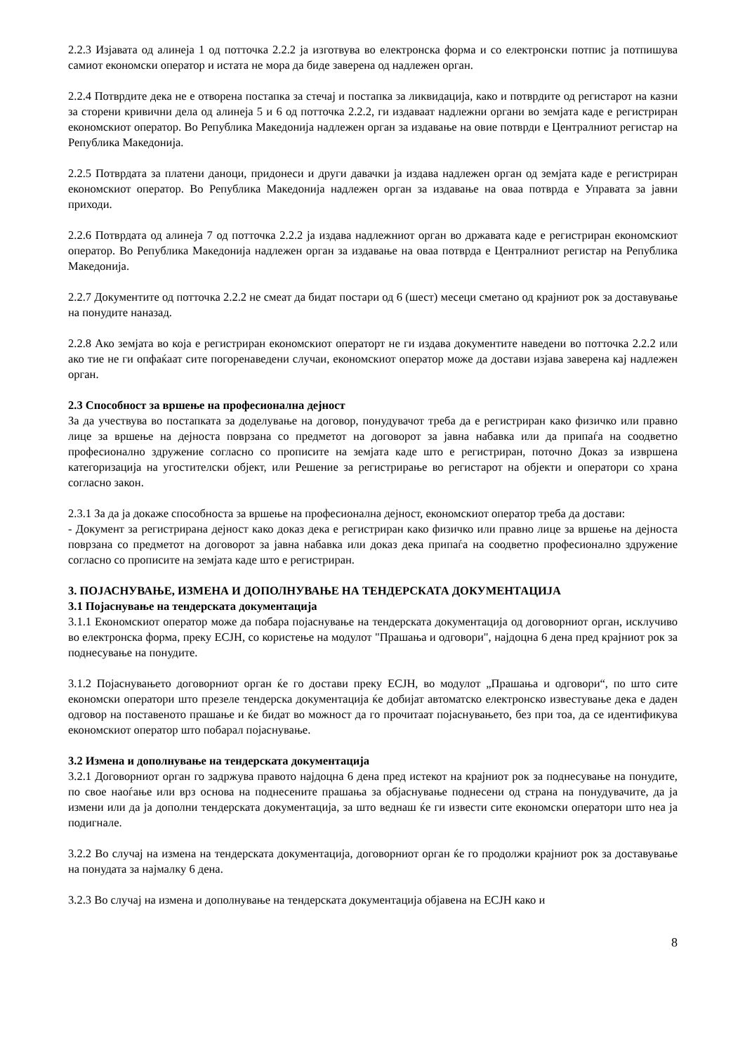2.2.3 Изјавата од алинеја 1 од потточка 2.2.2 ја изготвува во електронска форма и со електронски потпис ја потпишува самиот економски оператор и истата не мора да биде заверена од надлежен орган.
2.2.4 Потврдите дека не е отворена постапка за стечај и постапка за ликвидација, како и потврдите од регистарот на казни за сторени кривични дела од алинеја 5 и 6 од потточка 2.2.2, ги издаваат надлежни органи во земјата каде е регистриран економскиот оператор. Во Република Македонија надлежен орган за издавање на овие потврди е Централниот регистар на Република Македонија.
2.2.5 Потврдата за платени даноци, придонеси и други давачки ја издава надлежен орган од земјата каде е регистриран економскиот оператор. Во Република Македонија надлежен орган за издавање на оваа потврда е Управата за јавни приходи.
2.2.6 Потврдата од алинеја 7 од потточка 2.2.2 ја издава надлежниот орган во државата каде е регистриран економскиот оператор. Во Република Македонија надлежен орган за издавање на оваа потврда е Централниот регистар на Република Македонија.
2.2.7 Документите од потточка 2.2.2 не смеат да бидат постари од 6 (шест) месеци сметано од крајниот рок за доставување на понудите наназад.
2.2.8 Ако земјата во која е регистриран економскиот операторт не ги издава документите наведени во потточка 2.2.2 или ако тие не ги опфаќаат сите погоренаведени случаи, економскиот оператор може да достави изјава заверена кај надлежен орган.
2.3 Способност за вршење на професионална дејност
За да учествува во постапката за доделување на договор, понудувачот треба да е регистриран како физичко или правно лице за вршење на дејноста поврзана со предметот на договорот за јавна набавка или да припаѓа на соодветно професионално здружение согласно со прописите на земјата каде што е регистриран, поточно Доказ за извршена категоризација на угостителски објект, или Решение за регистрирање во регистарот на објекти и оператори со храна согласно закон.
2.3.1 За да ја докаже способноста за вршење на професионална дејност, економскиот оператор треба да достави:
- Документ за регистрирана дејност како доказ дека е регистриран како физичко или правно лице за вршење на дејноста поврзана со предметот на договорот за јавна набавка или доказ дека припаѓа на соодветно професионално здружение согласно со прописите на земјата каде што е регистриран.
3. ПОЈАСНУВАЊЕ, ИЗМЕНА И ДОПОЛНУВАЊЕ НА ТЕНДЕРСКАТА ДОКУМЕНТАЦИЈА
3.1 Појаснување на тендерската документација
3.1.1 Економскиот оператор може да побара појаснување на тендерската документација од договорниот орган, исклучиво во електронска форма, преку ЕСЈН, со користење на модулот "Прашања и одговори", најдоцна 6 дена пред крајниот рок за поднесување на понудите.
3.1.2 Појаснувањето договорниот орган ќе го достави преку ЕСЈН, во модулот „Прашања и одговори“, по што сите економски оператори што презеле тендерска документација ќе добијат автоматско електронско известување дека е даден одговор на поставеното прашање и ќе бидат во можност да го прочитаат појаснувањето, без при тоа, да се идентификува економскиот оператор што побарал појаснување.
3.2 Измена и дополнување на тендерската документација
3.2.1 Договорниот орган го задржува правото најдоцна 6 дена пред истекот на крајниот рок за поднесување на понудите, по свое наоѓање или врз основа на поднесените прашања за објаснување поднесени од страна на понудувачите, да ја измени или да ја дополни тендерската документација, за што веднаш ќе ги извести сите економски оператори што неа ја подигнале.
3.2.2 Во случај на измена на тендерската документација, договорниот орган ќе го продолжи крајниот рок за доставување на понудата за најмалку 6 дена.
3.2.3 Во случај на измена и дополнување на тендерската документација објавена на ЕСЈН како и
8